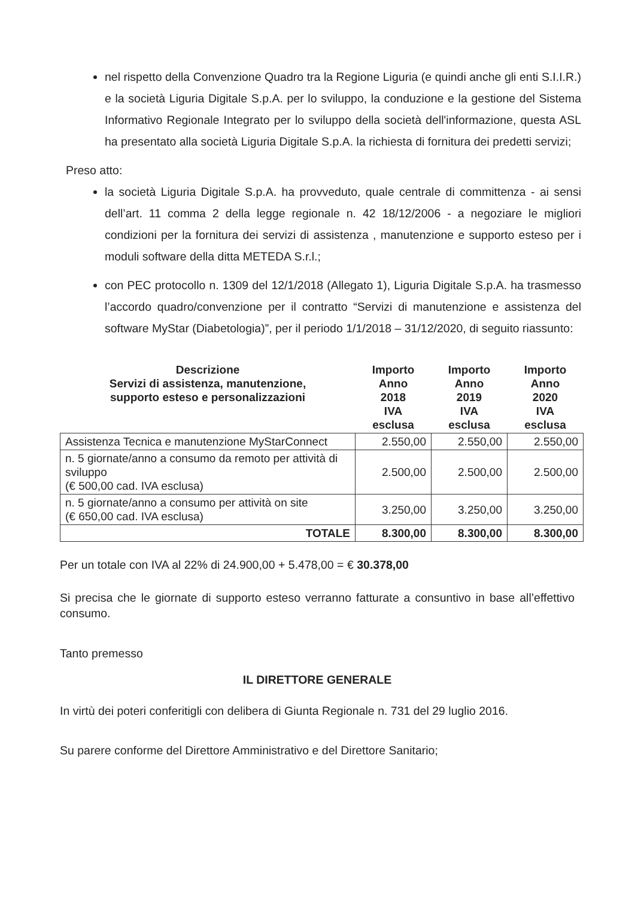nel rispetto della Convenzione Quadro tra la Regione Liguria (e quindi anche gli enti S.I.I.R.) e la società Liguria Digitale S.p.A. per lo sviluppo, la conduzione e la gestione del Sistema Informativo Regionale Integrato per lo sviluppo della società dell'informazione, questa ASL ha presentato alla società Liguria Digitale S.p.A. la richiesta di fornitura dei predetti servizi;
Preso atto:
la società Liguria Digitale S.p.A. ha provveduto, quale centrale di committenza - ai sensi dell’art. 11 comma 2 della legge regionale n. 42 18/12/2006 - a negoziare le migliori condizioni per la fornitura dei servizi di assistenza , manutenzione e supporto esteso per i moduli software della ditta METEDA S.r.l.;
con PEC protocollo n. 1309 del 12/1/2018 (Allegato 1), Liguria Digitale S.p.A. ha trasmesso l’accordo quadro/convenzione per il contratto “Servizi di manutenzione e assistenza del software MyStar (Diabetologia)”, per il periodo 1/1/2018 – 31/12/2020, di seguito riassunto:
| Descrizione Servizi di assistenza, manutenzione, supporto esteso e personalizzazioni | Importo Anno 2018 IVA esclusa | Importo Anno 2019 IVA esclusa | Importo Anno 2020 IVA esclusa |
| --- | --- | --- | --- |
| Assistenza Tecnica e manutenzione MyStarConnect | 2.550,00 | 2.550,00 | 2.550,00 |
| n. 5 giornate/anno a consumo da remoto per attività di sviluppo (€ 500,00 cad. IVA esclusa) | 2.500,00 | 2.500,00 | 2.500,00 |
| n. 5 giornate/anno a consumo per attività on site (€ 650,00 cad. IVA esclusa) | 3.250,00 | 3.250,00 | 3.250,00 |
| TOTALE | 8.300,00 | 8.300,00 | 8.300,00 |
Per un totale con IVA al 22% di 24.900,00 + 5.478,00 = € 30.378,00
Si precisa che le giornate di supporto esteso verranno fatturate a consuntivo in base all’effettivo consumo.
Tanto premesso
IL DIRETTORE GENERALE
In virtù dei poteri conferitigli con delibera di Giunta Regionale n. 731 del 29 luglio 2016.
Su parere conforme del Direttore Amministrativo e del Direttore Sanitario;